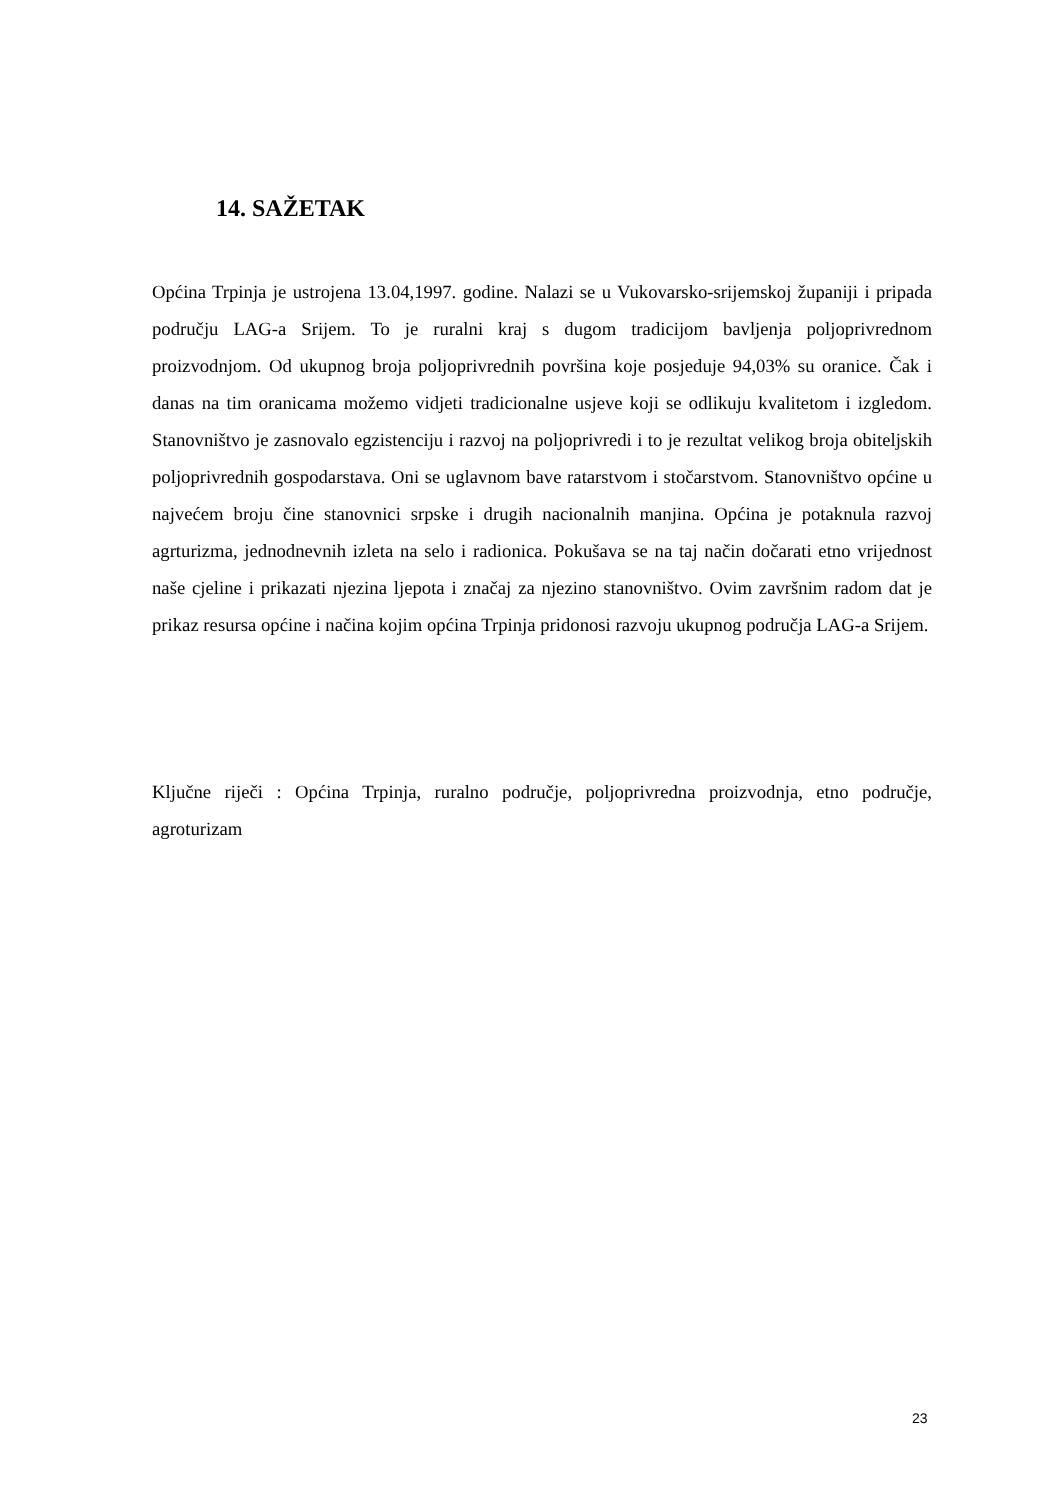14. SAŽETAK
Općina Trpinja je ustrojena 13.04,1997. godine. Nalazi se u Vukovarsko-srijemskoj županiji i pripada području LAG-a Srijem. To je ruralni kraj s dugom tradicijom bavljenja poljoprivrednom proizvodnjom. Od ukupnog broja poljoprivrednih površina koje posjeduje 94,03% su oranice. Čak i danas na tim oranicama možemo vidjeti tradicionalne usjeve koji se odlikuju kvalitetom i izgledom. Stanovništvo je zasnovalo egzistenciju i razvoj na poljoprivredi i to je rezultat velikog broja obiteljskih poljoprivrednih gospodarstava. Oni se uglavnom bave ratarstvom i stočarstvom. Stanovništvo općine u najvećem broju čine stanovnici srpske i drugih nacionalnih manjina. Općina je potaknula razvoj agrturizma, jednodnevnih izleta na selo i radionica. Pokušava se na taj način dočarati etno vrijednost naše cjeline i prikazati njezina ljepota i značaj za njezino stanovništvo. Ovim završnim radom dat je prikaz resursa općine i načina kojim općina Trpinja pridonosi razvoju ukupnog područja LAG-a Srijem.
Ključne riječi : Općina Trpinja, ruralno područje, poljoprivredna proizvodnja, etno područje, agroturizam
23